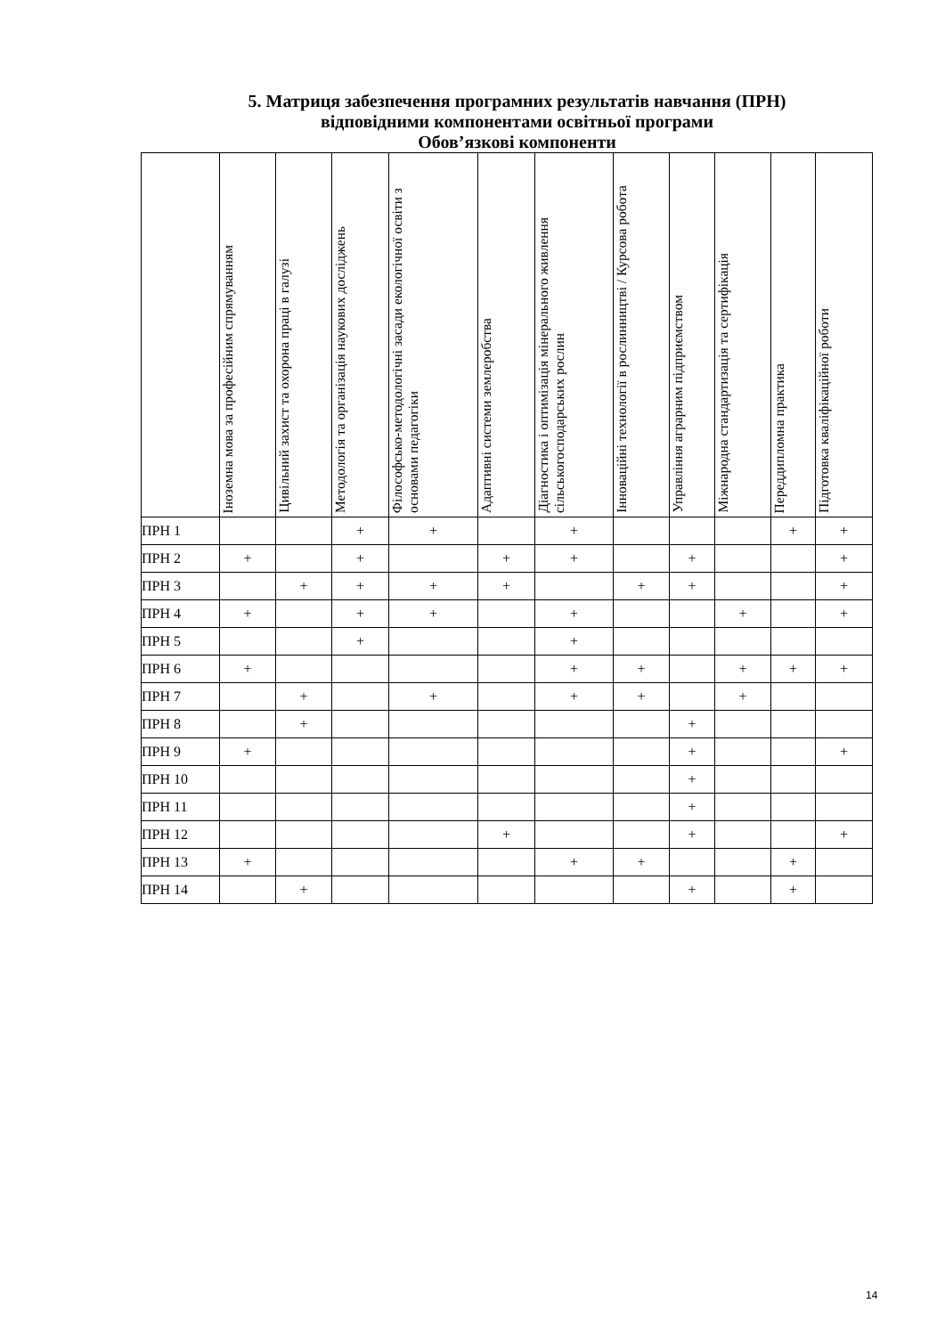5. Матриця забезпечення програмних результатів навчання (ПРН)
відповідними компонентами освітньої програми
Обов’язкові компоненти
| | Іноземна мова за професійним спрямуванням | Цивільний захист та охорона праці в галузі | Методологія та організація наукових досліджень | Філософсько-методологічні засади екологічної освіти з основами педагогіки | Адаптивні системи землеробства | Діагностика і оптимізація мінерального живлення сільськогосподарських рослин | Інноваційні технології в рослинництві / Курсова робота | Управління аграрним підприємством | Міжнародна стандартизація та сертифікація | Переддипломна практика | Підготовка кваліфікаційної роботи |
| --- | --- | --- | --- | --- | --- | --- | --- | --- | --- | --- | --- |
| ПРН 1 | | | + | + | | + | | | | + | + |
| ПРН 2 | + | | + | | + | + | | + | | | + |
| ПРН 3 | | + | + | + | + | | + | + | | | + |
| ПРН 4 | + | | + | + | | + | | | + | | + |
| ПРН 5 | | | + | | | + | | | | | |
| ПРН 6 | + | | | | | + | + | | + | + | + |
| ПРН 7 | | + | | + | | + | + | | + | | |
| ПРН 8 | | + | | | | | | + | | | |
| ПРН 9 | + | | | | | | | + | | | + |
| ПРН 10 | | | | | | | | + | | | |
| ПРН 11 | | | | | | | | + | | | |
| ПРН 12 | | | | | + | | | + | | | + |
| ПРН 13 | + | | | | | + | + | | | + | |
| ПРН 14 | | + | | | | | | + | | + | |
14